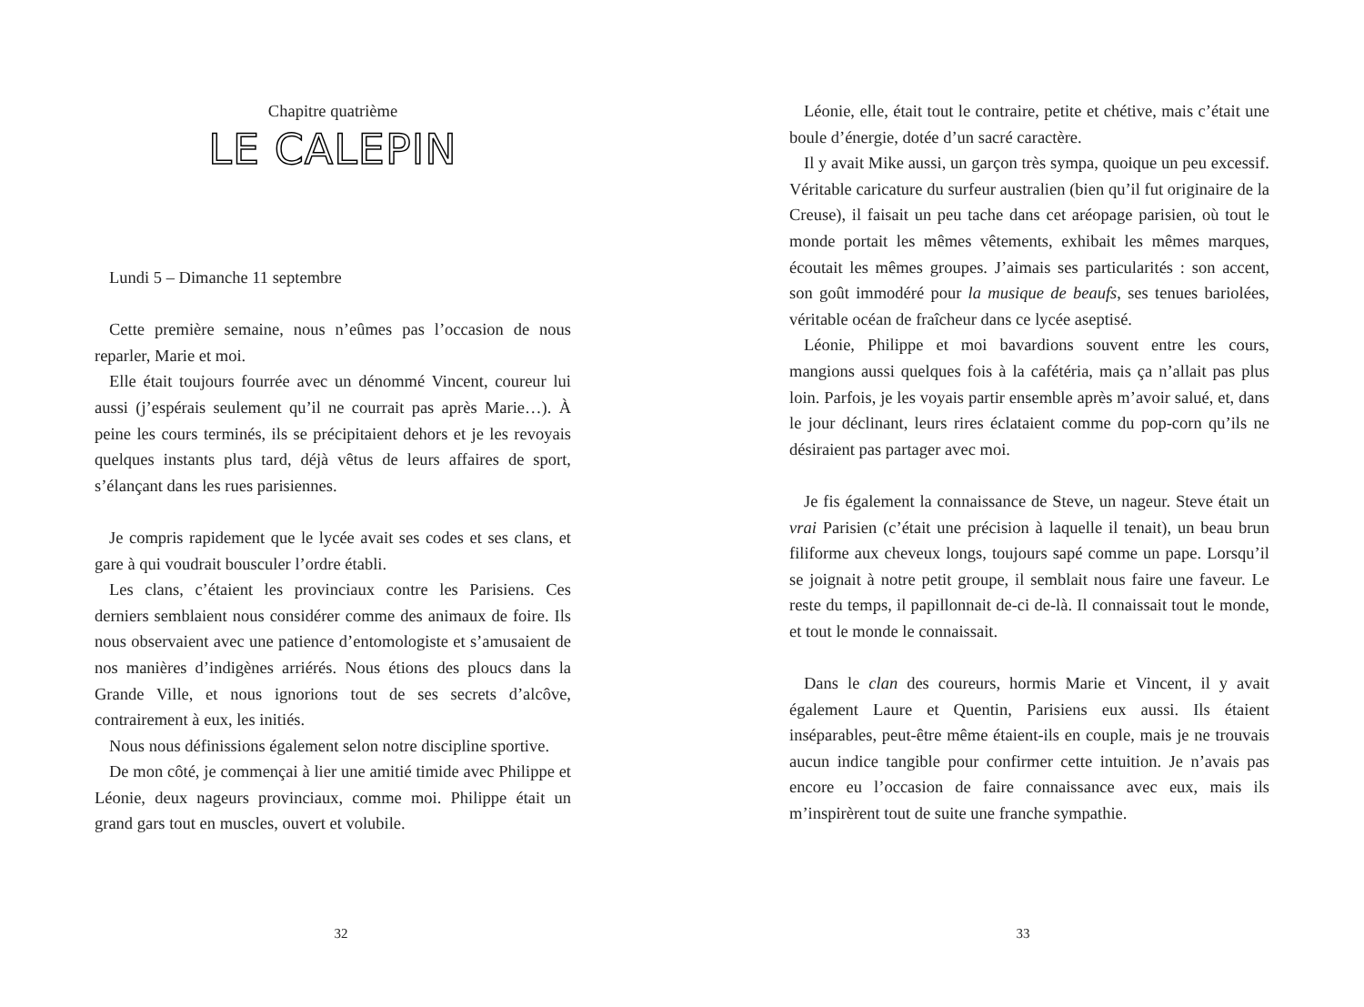Chapitre quatrième
LE CALEPIN
Lundi 5 – Dimanche 11 septembre
Cette première semaine, nous n’eûmes pas l’occasion de nous reparler, Marie et moi.
Elle était toujours fourrée avec un dénommé Vincent, coureur lui aussi (j’espérais seulement qu’il ne courrait pas après Marie…). À peine les cours terminés, ils se précipitaient dehors et je les revoyais quelques instants plus tard, déjà vêtus de leurs affaires de sport, s’élançant dans les rues parisiennes.
Je compris rapidement que le lycée avait ses codes et ses clans, et gare à qui voudrait bousculer l’ordre établi.
Les clans, c’étaient les provinciaux contre les Parisiens. Ces derniers semblaient nous considérer comme des animaux de foire. Ils nous observaient avec une patience d’entomologiste et s’amusaient de nos manières d’indigènes arriérés. Nous étions des ploucs dans la Grande Ville, et nous ignorions tout de ses secrets d’alcôve, contrairement à eux, les initiés.
Nous nous définissions également selon notre discipline sportive.
De mon côté, je commençai à lier une amitié timide avec Philippe et Léonie, deux nageurs provinciaux, comme moi. Philippe était un grand gars tout en muscles, ouvert et volubile.
32
Léonie, elle, était tout le contraire, petite et chétive, mais c’était une boule d’énergie, dotée d’un sacré caractère.
Il y avait Mike aussi, un garçon très sympa, quoique un peu excessif. Véritable caricature du surfeur australien (bien qu’il fut originaire de la Creuse), il faisait un peu tache dans cet aréopage parisien, où tout le monde portait les mêmes vêtements, exhibait les mêmes marques, écoutait les mêmes groupes. J’aimais ses particularités : son accent, son goût immodéré pour la musique de beaufs, ses tenues bariolées, véritable océan de fraîcheur dans ce lycée aseptisé.
Léonie, Philippe et moi bavardions souvent entre les cours, mangions aussi quelques fois à la cafétéria, mais ça n’allait pas plus loin. Parfois, je les voyais partir ensemble après m’avoir salué, et, dans le jour déclinant, leurs rires éclataient comme du pop-corn qu’ils ne désiraient pas partager avec moi.
Je fis également la connaissance de Steve, un nageur. Steve était un vrai Parisien (c’était une précision à laquelle il tenait), un beau brun filiforme aux cheveux longs, toujours sapé comme un pape. Lorsqu’il se joignait à notre petit groupe, il semblait nous faire une faveur. Le reste du temps, il papillonnait de-ci de-là. Il connaissait tout le monde, et tout le monde le connaissait.
Dans le clan des coureurs, hormis Marie et Vincent, il y avait également Laure et Quentin, Parisiens eux aussi. Ils étaient inséparables, peut-être même étaient-ils en couple, mais je ne trouvais aucun indice tangible pour confirmer cette intuition. Je n’avais pas encore eu l’occasion de faire connaissance avec eux, mais ils m’inspirèrent tout de suite une franche sympathie.
33